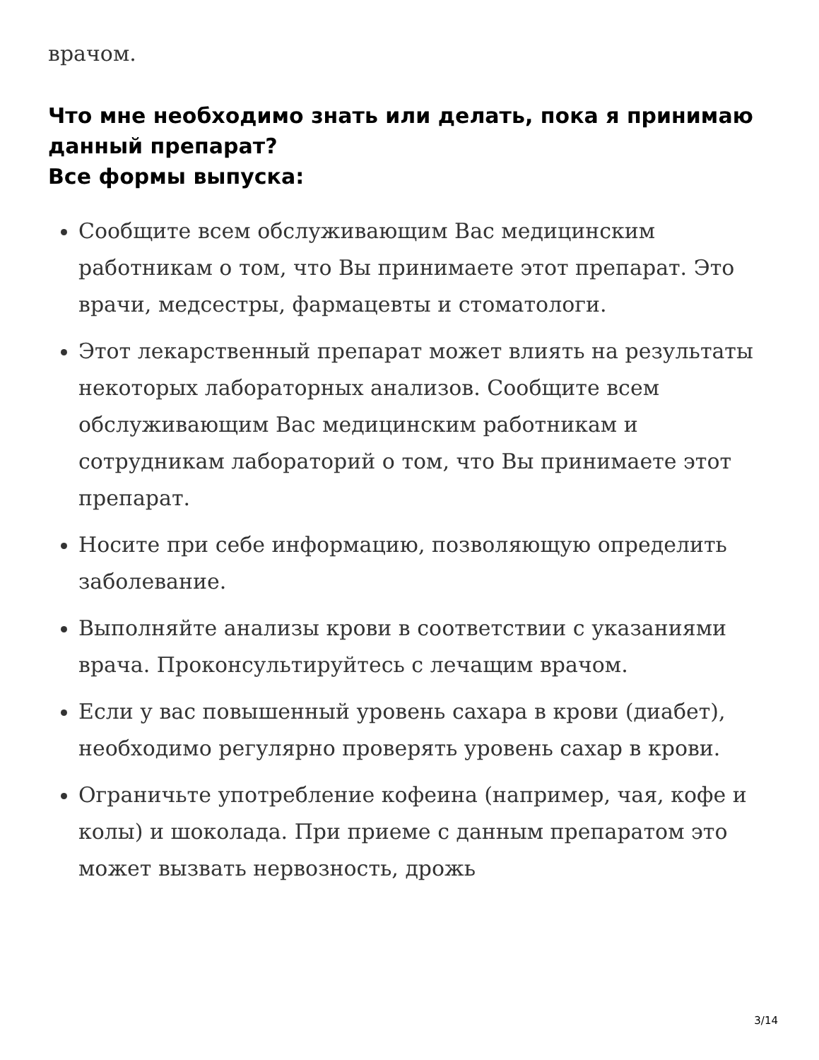врачом.
Что мне необходимо знать или делать, пока я принимаю данный препарат?
Все формы выпуска:
Сообщите всем обслуживающим Вас медицинским работникам о том, что Вы принимаете этот препарат. Это врачи, медсестры, фармацевты и стоматологи.
Этот лекарственный препарат может влиять на результаты некоторых лабораторных анализов. Сообщите всем обслуживающим Вас медицинским работникам и сотрудникам лабораторий о том, что Вы принимаете этот препарат.
Носите при себе информацию, позволяющую определить заболевание.
Выполняйте анализы крови в соответствии с указаниями врача. Проконсультируйтесь с лечащим врачом.
Если у вас повышенный уровень сахара в крови (диабет), необходимо регулярно проверять уровень сахар в крови.
Ограничьте употребление кофеина (например, чая, кофе и колы) и шоколада. При приеме с данным препаратом это может вызвать нервозность, дрожь
3/14